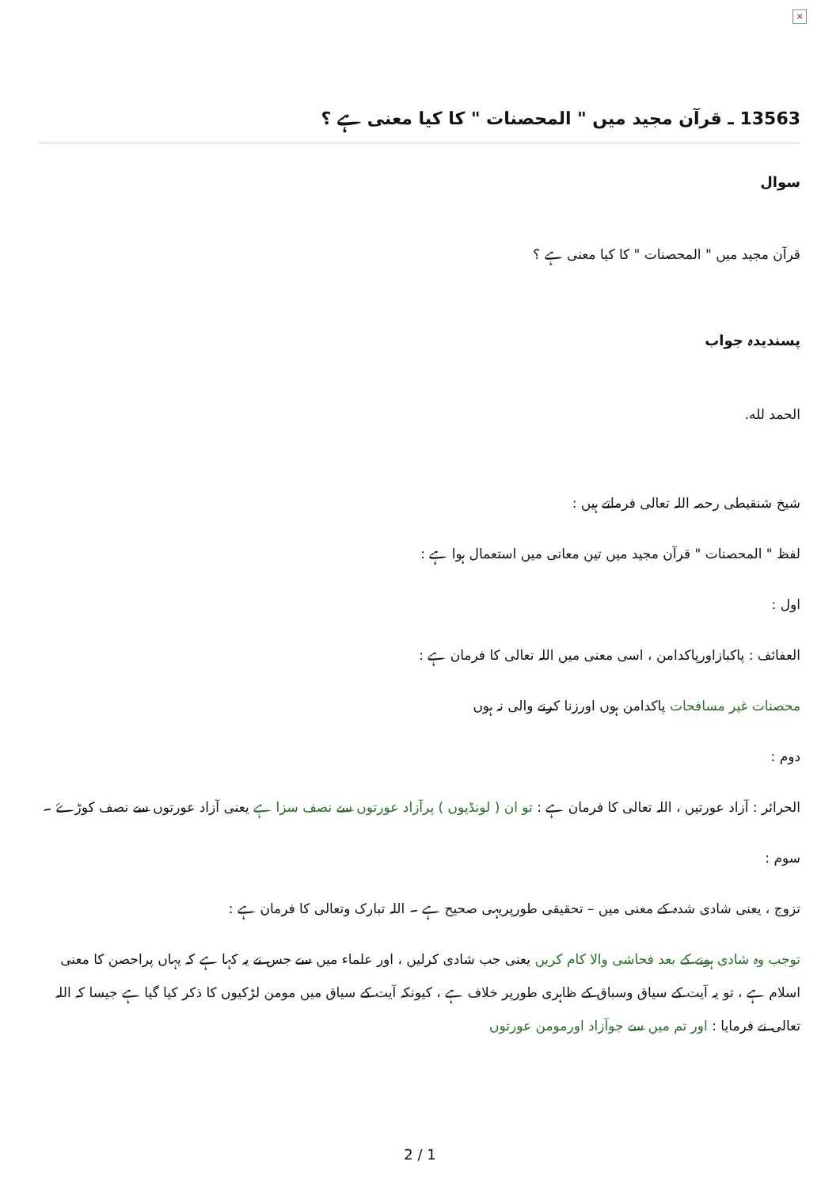×
13563 ـ قرآن مجید میں " المحصنات " کا کیا معنی ہے ؟
سوال
قرآن مجید میں " المحصنات " کا کیا معنی ہے ؟
پسندیدہ جواب
الحمد لله.
شیخ شنقیطی رحمہ اللہ تعالی فرماتے ہیں :
لفظ " المحصنات " قرآن مجید میں تین معانی میں استعمال ہوا ہے :
اول :
العفائف : پاکبازاورپاکدامن ، اسی معنی میں اللہ تعالی کا فرمان ہے :
محصنات غیر مسافحات پاکدامن ہوں اورزنا کرنے والی نہ ہوں
دوم :
الحرائر : آزاد عورتیں ، اللہ تعالی کا فرمان ہے : تو ان ( لونڈیوں ) پرآزاد عورتوں سے نصف سزا ہے یعنی آزاد عورتوں سے نصف کوڑۓ ۔
سوم :
تزوج ، یعنی شادی شدہ کے معنی میں – تحقیقی طورپریہی صحیح ہے ۔ اللہ تبارک وتعالی کا فرمان ہے :
توجب وہ شادی ہونے کے بعد فحاشی والا کام کریں یعنی جب شادی کرلیں ، اور علماء میں سے جس نے یہ کہا ہے کہ یہاں پراحصن کا معنی اسلام ہے ، تو یہ آیت کے سیاق وسباق کے ظاہری طورپر خلاف ہے ، کیونکہ آیت کے سیاق میں مومن لڑکیوں کا ذکر کیا گیا ہے جیسا کہ اللہ تعالی نے فرمایا : اور تم میں سے جوآزاد اورمومن عورتوں
2 / 1